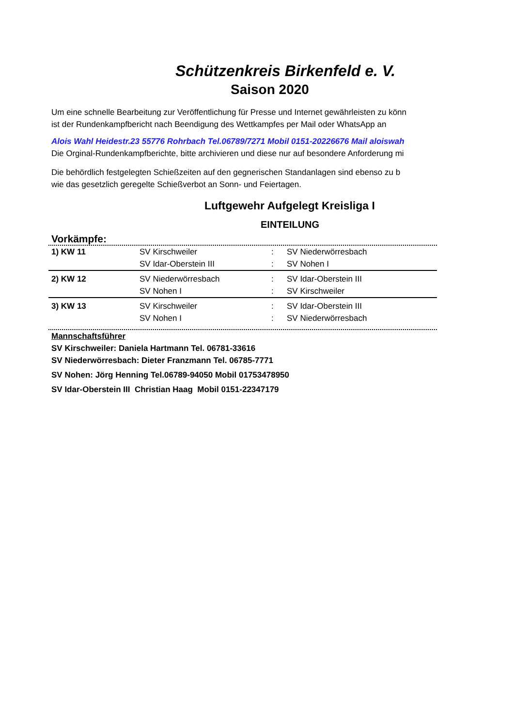Schützenkreis Birkenfeld e. V.
Saison 2020
Um eine schnelle Bearbeitung zur Veröffentlichung für Presse und Internet gewährleisten zu könn
ist der Rundenkampfbericht nach Beendigung des Wettkampfes per Mail oder WhatsApp an
Alois Wahl Heidestr.23 55776 Rohrbach Tel.06789/7271 Mobil 0151-20226676 Mail aloiswah
Die Orginal-Rundenkampfberichte, bitte archivieren und diese nur auf besondere Anforderung mi
Die behördlich festgelegten Schießzeiten auf den gegnerischen Standanlagen sind ebenso zu b
wie das gesetzlich geregelte Schießverbot an Sonn- und Feiertagen.
Luftgewehr Aufgelegt Kreisliga I
EINTEILUNG
Vorkämpfe:
| 1) KW 11 | SV Kirschweiler | : | SV Niederwörresbach |
| | SV Idar-Oberstein III | : | SV Nohen I |
| 2) KW 12 | SV Niederwörresbach | : | SV Idar-Oberstein III |
| | SV Nohen I | : | SV Kirschweiler |
| 3) KW 13 | SV Kirschweiler | : | SV Idar-Oberstein III |
| | SV Nohen I | : | SV Niederwörresbach |
Mannschaftsführer
SV Kirschweiler: Daniela Hartmann Tel. 06781-33616
SV Niederwörresbach: Dieter Franzmann Tel. 06785-7771
SV Nohen: Jörg Henning Tel.06789-94050 Mobil 01753478950
SV Idar-Oberstein III Christian Haag Mobil 0151-22347179